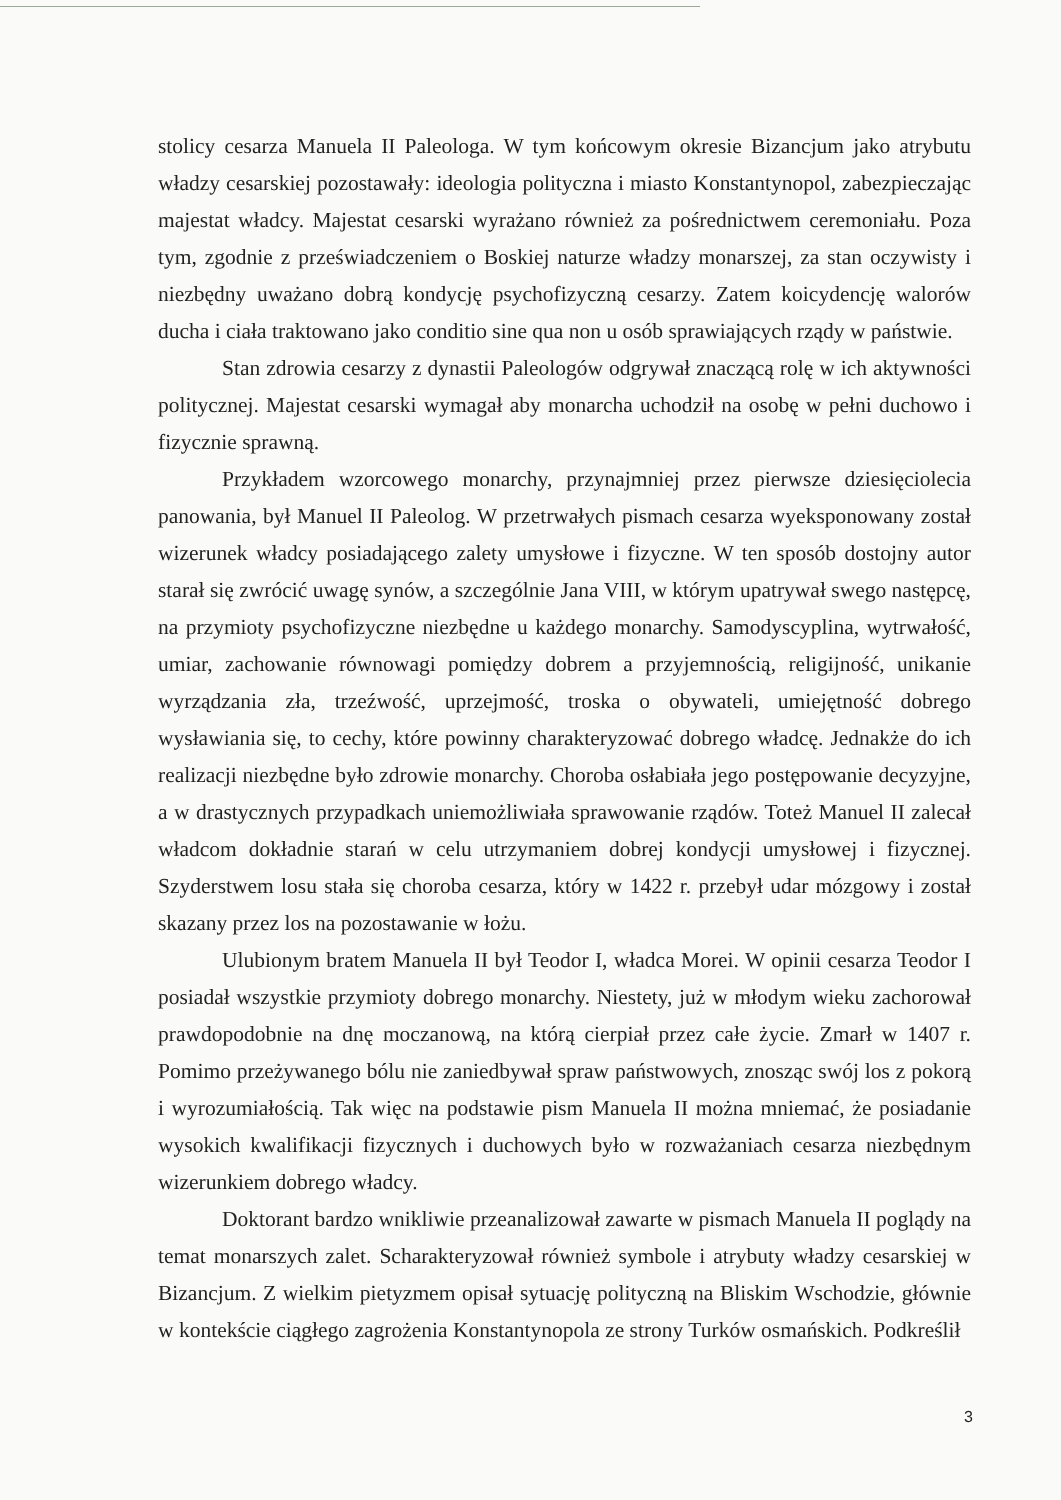stolicy cesarza Manuela II Paleologa. W tym końcowym okresie Bizancjum jako atrybutu władzy cesarskiej pozostawały: ideologia polityczna i miasto Konstantynopol, zabezpieczając majestat władcy. Majestat cesarski wyrażano również za pośrednictwem ceremoniału. Poza tym, zgodnie z przeświadczeniem o Boskiej naturze władzy monarszej, za stan oczywisty i niezbędny uważano dobrą kondycję psychofizyczną cesarzy. Zatem koicydencję walorów ducha i ciała traktowano jako conditio sine qua non u osób sprawiających rządy w państwie.
Stan zdrowia cesarzy z dynastii Paleologów odgrywał znaczącą rolę w ich aktywności politycznej. Majestat cesarski wymagał aby monarcha uchodził na osobę w pełni duchowo i fizycznie sprawną.
Przykładem wzorcowego monarchy, przynajmniej przez pierwsze dziesięciolecia panowania, był Manuel II Paleolog. W przetrwałych pismach cesarza wyeksponowany został wizerunek władcy posiadającego zalety umysłowe i fizyczne. W ten sposób dostojny autor starał się zwrócić uwagę synów, a szczególnie Jana VIII, w którym upatrywał swego następcę, na przymioty psychofizyczne niezbędne u każdego monarchy. Samodyscyplina, wytrwałość, umiar, zachowanie równowagi pomiędzy dobrem a przyjemnością, religijność, unikanie wyrządzania zła, trzeźwość, uprzejmość, troska o obywateli, umiejętność dobrego wysławiania się, to cechy, które powinny charakteryzować dobrego władcę. Jednakże do ich realizacji niezbędne było zdrowie monarchy. Choroba osłabiała jego postępowanie decyzyjne, a w drastycznych przypadkach uniemożliwiała sprawowanie rządów. Toteż Manuel II zalecał władcom dokładnie starań w celu utrzymaniem dobrej kondycji umysłowej i fizycznej. Szyderstwem losu stała się choroba cesarza, który w 1422 r. przebył udar mózgowy i został skazany przez los na pozostawanie w łożu.
Ulubionym bratem Manuela II był Teodor I, władca Morei. W opinii cesarza Teodor I posiadał wszystkie przymioty dobrego monarchy. Niestety, już w młodym wieku zachorował prawdopodobnie na dnę moczanową, na którą cierpiał przez całe życie. Zmarł w 1407 r. Pomimo przeżywanego bólu nie zaniedbywał spraw państwowych, znosząc swój los z pokorą i wyrozumiałością. Tak więc na podstawie pism Manuela II można mniemać, że posiadanie wysokich kwalifikacji fizycznych i duchowych było w rozważaniach cesarza niezbędnym wizerunkiem dobrego władcy.
Doktorant bardzo wnikliwie przeanalizował zawarte w pismach Manuela II poglądy na temat monarszych zalet. Scharakteryzował również symbole i atrybuty władzy cesarskiej w Bizancjum. Z wielkim pietyzmem opisał sytuację polityczną na Bliskim Wschodzie, głównie w kontekście ciągłego zagrożenia Konstantynopola ze strony Turków osmańskich. Podkreślił
3